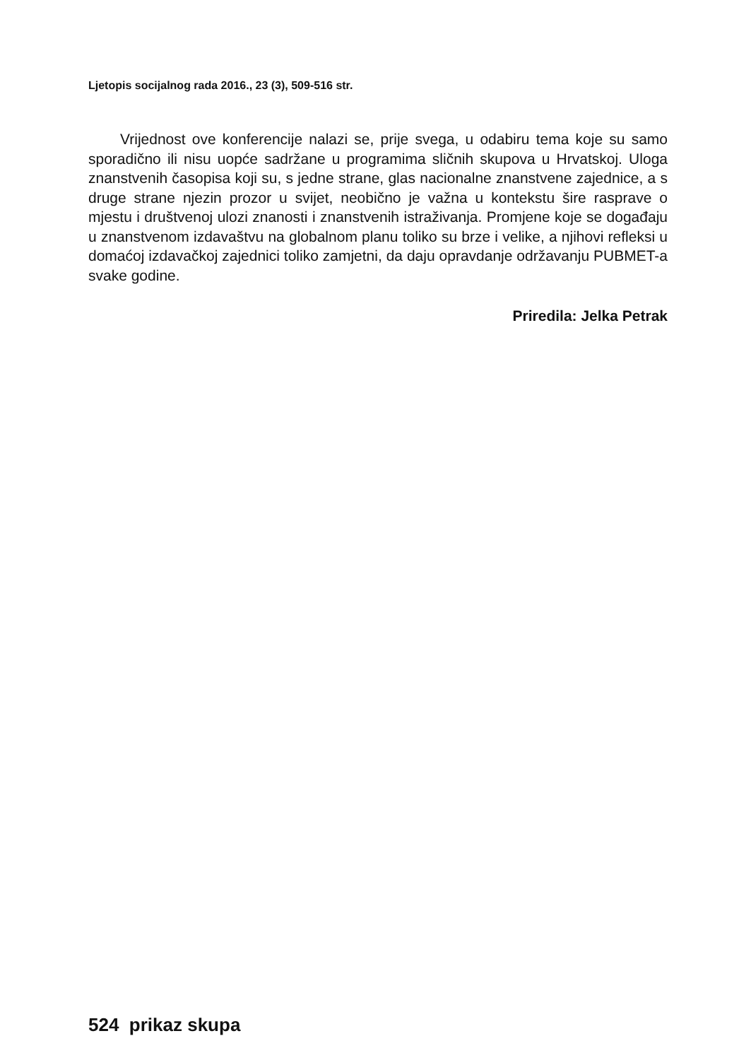Ljetopis socijalnog rada 2016., 23 (3), 509-516 str.
Vrijednost ove konferencije nalazi se, prije svega, u odabiru tema koje su samo sporadično ili nisu uopće sadržane u programima sličnih skupova u Hrvatskoj. Uloga znanstvenih časopisa koji su, s jedne strane, glas nacionalne znanstvene zajednice, a s druge strane njezin prozor u svijet, neobično je važna u kontekstu šire rasprave o mjestu i društvenoj ulozi znanosti i znanstvenih istraživanja. Promjene koje se događaju u znanstvenom izdavaštvu na globalnom planu toliko su brze i velike, a njihovi refleksi u domaćoj izdavačkoj zajednici toliko zamjetni, da daju opravdanje održavanju PUBMET-a svake godine.
Priredila: Jelka Petrak
524 prikaz skupa